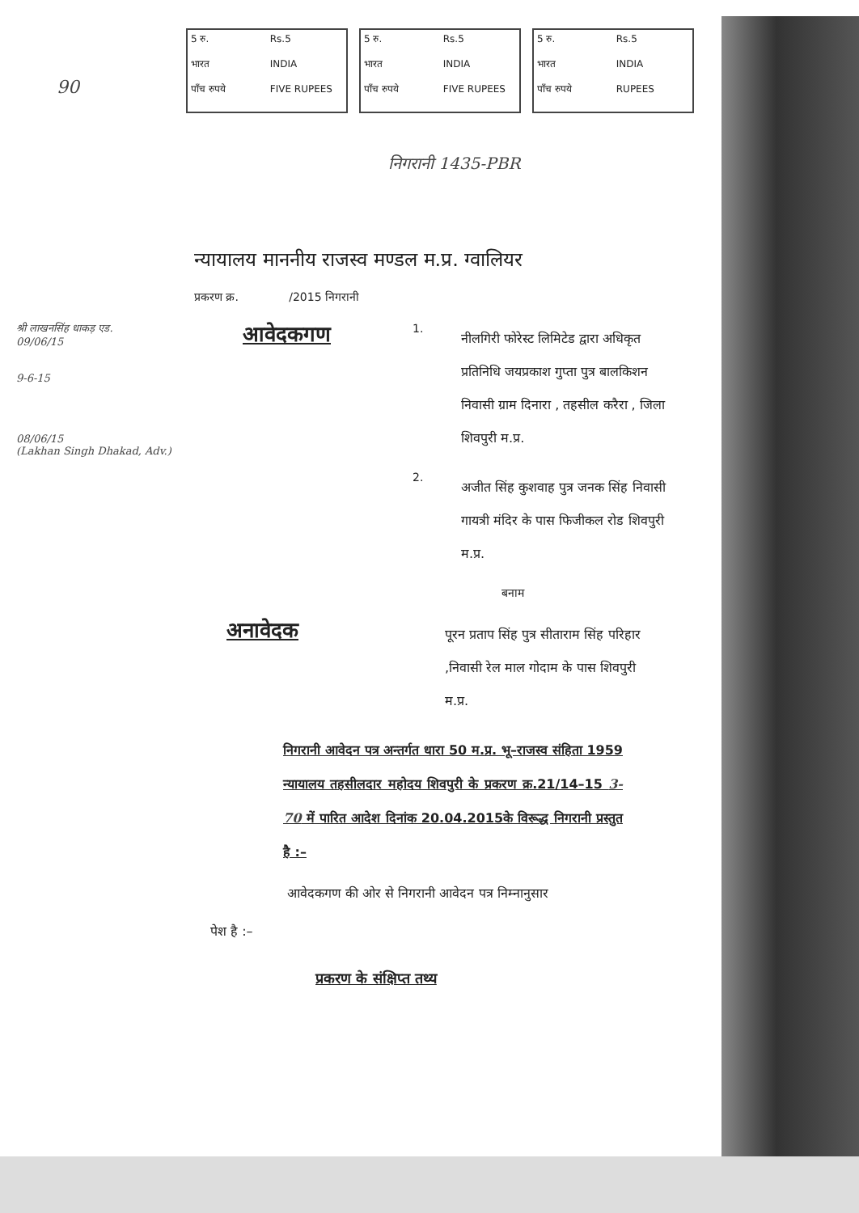5 रु. Rs.5 भारत INDIA पाँच रुपये FIVE RUPEES
5 रु. Rs.5 भारत INDIA पाँच रुपये FIVE RUPEES
5 रु. Rs.5 भारत INDIA पाँच रुपये RUPEES
90
निगरानी 1435-PBR
न्यायालय माननीय राजस्व मण्डल म.प्र. ग्वालियर
प्रकरण क्र. /2015 निगरानी
श्री लाखनसिंह धाकड़ एड.
09/06/15
9-6-15
08/06/15
(Lakhan Singh Dhakad, Adv.)
आवेदकगण
1.
नीलगिरी फोरेस्ट लिमिटेड द्वारा अधिकृत प्रतिनिधि जयप्रकाश गुप्ता पुत्र बालकिशन निवासी ग्राम दिनारा , तहसील करैरा , जिला शिवपुरी म.प्र.
2.
अजीत सिंह कुशवाह पुत्र जनक सिंह निवासी गायत्री मंदिर के पास फिजीकल रोड शिवपुरी म.प्र.
बनाम
अनावेदक
पूरन प्रताप सिंह पुत्र सीताराम सिंह परिहार ,निवासी रेल माल गोदाम के पास शिवपुरी म.प्र.
निगरानी आवेदन पत्र अन्तर्गत धारा 50 म.प्र. भू–राजस्व संहिता 1959 न्यायालय तहसीलदार महोदय शिवपुरी के प्रकरण क्र.21/14–15 3-70 में पारित आदेश दिनांक 20.04.2015के विरूद्ध निगरानी प्रस्तुत है :–
आवेदकगण की ओर से निगरानी आवेदन पत्र निम्नानुसार
पेश है :–
प्रकरण के संक्षिप्त तथ्य